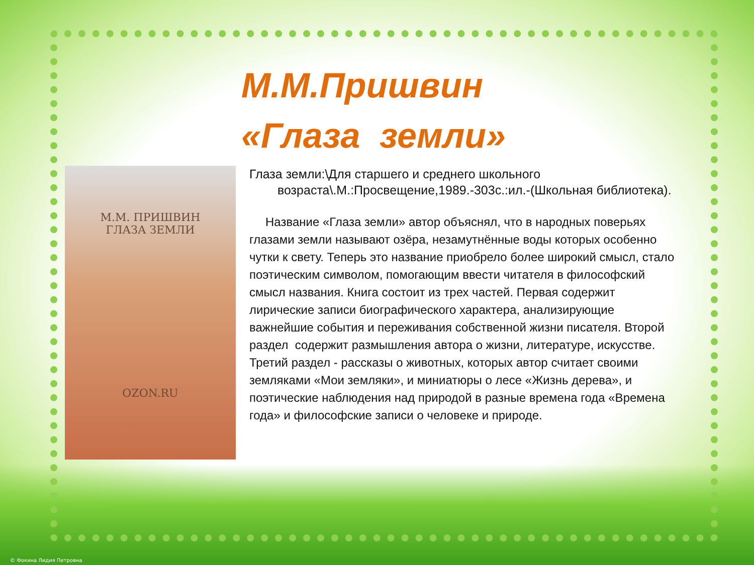М.М.Пришвин
«Глаза земли»
М.М. ПРИШВИН
ГЛАЗА ЗЕМЛИ
OZON.RU
Глаза земли:\Для старшего и среднего школьного возраста\.М.:Просвещение,1989.-303с.:ил.-(Школьная библиотека).
Название «Глаза земли» автор объяснял, что в народных поверьях глазами земли называют озёра, незамутнённые воды которых особенно чутки к свету. Теперь это название приобрело более широкий смысл, стало поэтическим символом, помогающим ввести читателя в философский смысл названия. Книга состоит из трех частей. Первая содержит лирические записи биографического характера, анализирующие важнейшие события и переживания собственной жизни писателя. Второй раздел содержит размышления автора о жизни, литературе, искусстве. Третий раздел - рассказы о животных, которых автор считает своими земляками «Мои земляки», и миниатюры о лесе «Жизнь дерева», и поэтические наблюдения над природой в разные времена года «Времена года» и философские записи о человеке и природе.
© Фокина Лидия Петровна